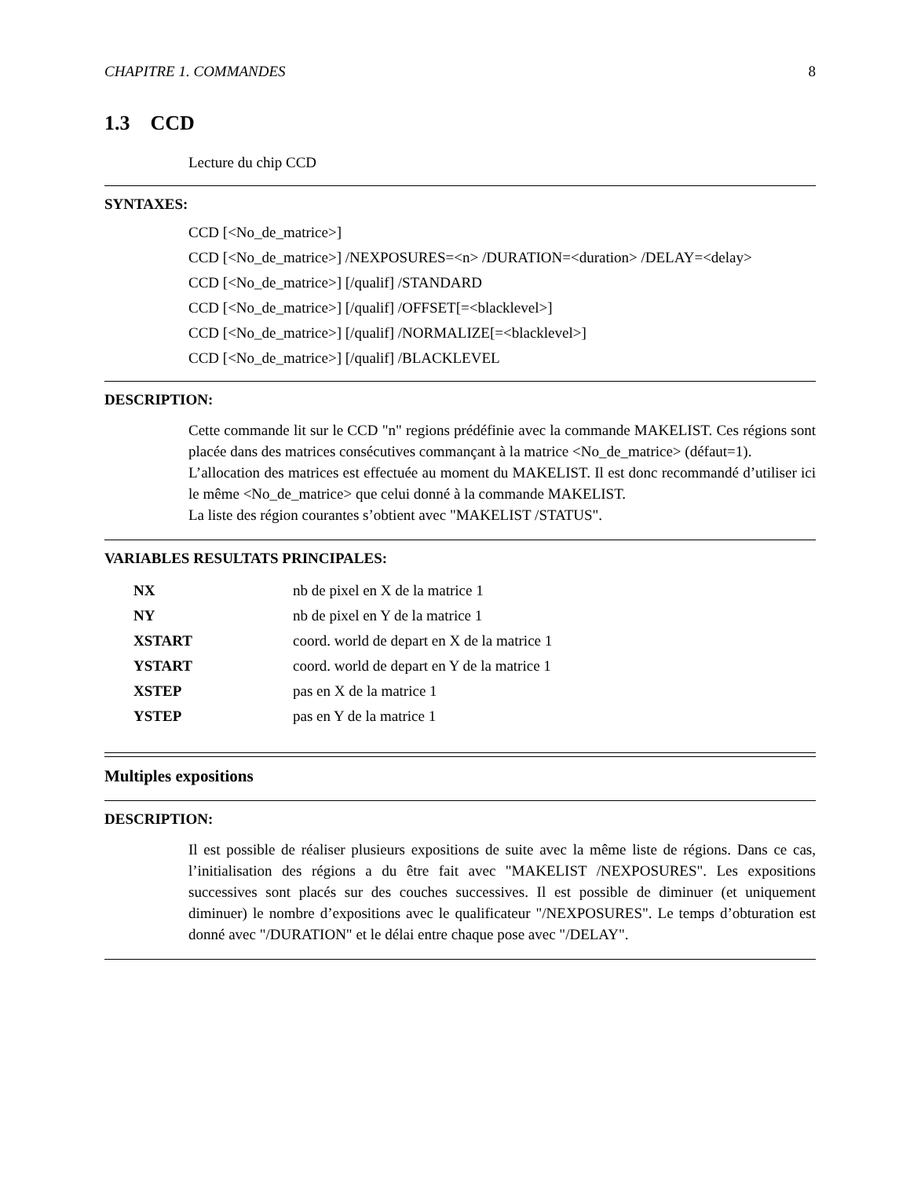CHAPITRE 1. COMMANDES 8
1.3 CCD
Lecture du chip CCD
SYNTAXES:
CCD [<No_de_matrice>]
CCD [<No_de_matrice>] /NEXPOSURES=<n> /DURATION=<duration> /DELAY=<delay>
CCD [<No_de_matrice>] [/qualif] /STANDARD
CCD [<No_de_matrice>] [/qualif] /OFFSET[=<blacklevel>]
CCD [<No_de_matrice>] [/qualif] /NORMALIZE[=<blacklevel>]
CCD [<No_de_matrice>] [/qualif] /BLACKLEVEL
DESCRIPTION:
Cette commande lit sur le CCD "n" regions prédéfinie avec la commande MAKELIST. Ces régions sont placée dans des matrices consécutives commançant à la matrice <No_de_matrice> (défaut=1).
L’allocation des matrices est effectuée au moment du MAKELIST. Il est donc recommandé d’utiliser ici le même <No_de_matrice> que celui donné à la commande MAKELIST.
La liste des région courantes s’obtient avec "MAKELIST /STATUS".
VARIABLES RESULTATS PRINCIPALES:
| NX | nb de pixel en X de la matrice 1 |
| NY | nb de pixel en Y de la matrice 1 |
| XSTART | coord. world de depart en X de la matrice 1 |
| YSTART | coord. world de depart en Y de la matrice 1 |
| XSTEP | pas en X de la matrice 1 |
| YSTEP | pas en Y de la matrice 1 |
Multiples expositions
DESCRIPTION:
Il est possible de réaliser plusieurs expositions de suite avec la même liste de régions. Dans ce cas, l’initialisation des régions a du être fait avec "MAKELIST /NEXPOSURES". Les expositions successives sont placés sur des couches successives. Il est possible de diminuer (et uniquement diminuer) le nombre d’expositions avec le qualificateur "/NEXPOSURES". Le temps d’obturation est donné avec "/DURATION" et le délai entre chaque pose avec "/DELAY".